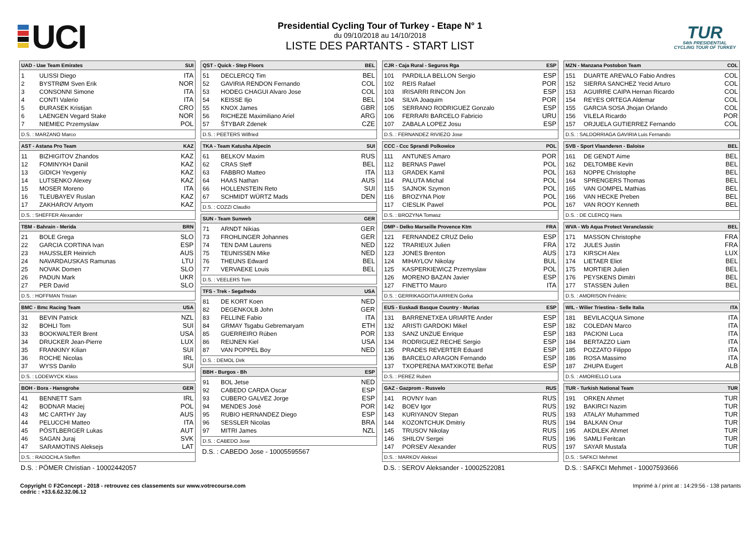UCI
Presidential Cycling Tour of Turkey - Etape N° 1
du 09/10/2018 au 14/10/2018
LISTE DES PARTANTS - START LIST
TUR
54th PRESIDENTIAL
CYCLING TOUR OF TURKEY
UAD - Uae Team Emirates SUI
| 1 | ULISSI Diego | ITA |
| 2 | BYSTRØM Sven Erik | NOR |
| 3 | CONSONNI Simone | ITA |
| 4 | CONTI Valerio | ITA |
| 5 | ĐURASEK Kristijan | CRO |
| 6 | LAENGEN Vegard Stake | NOR |
| 7 | NIEMIEC Przemyslaw | POL |
D.S. : MARZANO Marco
AST - Astana Pro Team KAZ
| 11 | BIZHIGITOV Zhandos | KAZ |
| 12 | FOMINYKH Daniil | KAZ |
| 13 | GIDICH Yevgeniy | KAZ |
| 14 | LUTSENKO Alexey | KAZ |
| 15 | MOSER Moreno | ITA |
| 16 | TLEUBAYEV Ruslan | KAZ |
| 17 | ZAKHAROV Artyom | KAZ |
D.S. : SHEFFER Alexander
TBM - Bahrain - Merida BRN
| 21 | BOLE Grega | SLO |
| 22 | GARCIA CORTINA Ivan | ESP |
| 23 | HAUSSLER Heinrich | AUS |
| 24 | NAVARDAUSKAS Ramunas | LTU |
| 25 | NOVAK Domen | SLO |
| 26 | PADUN Mark | UKR |
| 27 | PER David | SLO |
D.S. : HOFFMAN Tristan
BMC - Bmc Racing Team USA
| 31 | BEVIN Patrick | NZL |
| 32 | BOHLI Tom | SUI |
| 33 | BOOKWALTER Brent | USA |
| 34 | DRUCKER Jean-Pierre | LUX |
| 35 | FRANKINY Kilian | SUI |
| 36 | ROCHE Nicolas | IRL |
| 37 | WYSS Danilo | SUI |
D.S. : LODEWYCK Klass
BOH - Bora - Hansgrohe GER
| 41 | BENNETT Sam | IRL |
| 42 | BODNAR Maciej | POL |
| 43 | MC CARTHY Jay | AUS |
| 44 | PELUCCHI Matteo | ITA |
| 45 | PÖSTLBERGER Lukas | AUT |
| 46 | SAGAN Juraj | SVK |
| 47 | SARAMOTINS Aleksejs | LAT |
D.S. : RADOCHLA Steffen
D.S. : PÖMER Christian - 10002442057
QST - Quick - Step Floors BEL
| 51 | DECLERCQ Tim | BEL |
| 52 | GAVIRIA RENDON Fernando | COL |
| 53 | HODEG CHAGUI Alvaro Jose | COL |
| 54 | KEISSE Iljo | BEL |
| 55 | KNOX James | GBR |
| 56 | RICHEZE Maximiliano Ariel | ARG |
| 57 | ŠTYBAR Zdenek | CZE |
D.S. : PEETERS Wilfried
TKA - Team Katusha Alpecin SUI
| 61 | BELKOV Maxim | RUS |
| 62 | CRAS Steff | BEL |
| 63 | FABBRO Matteo | ITA |
| 64 | HAAS Nathan | AUS |
| 66 | HOLLENSTEIN Reto | SUI |
| 67 | SCHMIDT WÜRTZ Mads | DEN |
D.S. : COZZI Claudio
SUN - Team Sunweb GER
| 71 | ARNDT Nikias | GER |
| 73 | FROHLINGER Johannes | GER |
| 74 | TEN DAM Laurens | NED |
| 75 | TEUNISSEN Mike | NED |
| 76 | THEUNS Edward | BEL |
| 77 | VERVAEKE Louis | BEL |
D.S. : VEELERS Tom
TFS - Trek - Segafredo USA
| 81 | DE KORT Koen | NED |
| 82 | DEGENKOLB John | GER |
| 83 | FELLINE Fabio | ITA |
| 84 | GRMAY Tsgabu Gebremaryam | ETH |
| 85 | GUERREIRO Rúben | POR |
| 86 | REIJNEN Kiel | USA |
| 87 | VAN POPPEL Boy | NED |
D.S. : DEMOL Dirk
BBH - Burgos - Bh ESP
| 91 | BOL Jetse | NED |
| 92 | CABEDO CARDA Oscar | ESP |
| 93 | CUBERO GALVEZ Jorge | ESP |
| 94 | MENDES José | POR |
| 95 | RUBIO HERNANDEZ Diego | ESP |
| 96 | SESSLER Nicolas | BRA |
| 97 | MITRI James | NZL |
D.S. : CABEDO Jose
D.S. : CABEDO Jose - 10005595567
CJR - Caja Rural - Seguros Rga ESP
| 101 | PARDILLA BELLON Sergio | ESP |
| 102 | REIS Rafael | POR |
| 103 | IRISARRI RINCON Jon | ESP |
| 104 | SILVA Joaquim | POR |
| 105 | SERRANO RODRIGUEZ Gonzalo | ESP |
| 106 | FERRARI BARCELO Fabricio | URU |
| 107 | ZABALA LOPEZ Josu | ESP |
D.S. : FERNANDEZ RIVIEZO Jose
CCC - Ccc Sprandi Polkowice POL
| 111 | ANTUNES Amaro | POR |
| 112 | BERNAS Pawel | POL |
| 113 | GRADEK Kamil | POL |
| 114 | PALUTA Michal | POL |
| 115 | SAJNOK Szymon | POL |
| 116 | BROZYNA Piotr | POL |
| 117 | CIESLIK Pawel | POL |
D.S. : BROZYNA Tomasz
DMP - Delko Marseille Provence Ktm FRA
| 121 | FERNANDEZ CRUZ Delio | ESP |
| 122 | TRARIEUX Julien | FRA |
| 123 | JONES Brenton | AUS |
| 124 | MIHAYLOV Nikolay | BUL |
| 125 | KASPERKIEWICZ Przemyslaw | POL |
| 126 | MORENO BAZAN Javier | ESP |
| 127 | FINETTO Mauro | ITA |
D.S. : GERRIKAGOITIA ARRIEN Gorka
EUS - Euskadi Basque Country - Murias ESP
| 131 | BARRENETXEA URIARTE Ander | ESP |
| 132 | ARISTI GARDOKI Mikel | ESP |
| 133 | SANZ UNZUE Enrique | ESP |
| 134 | RODRIGUEZ RECHE Sergio | ESP |
| 135 | PRADES REVERTER Eduard | ESP |
| 136 | BARCELO ARAGON Fernando | ESP |
| 137 | TXOPERENA MATXIKOTE Beñat | ESP |
D.S. : PEREZ Ruben
GAZ - Gazprom - Rusvelo RUS
| 141 | ROVNY Ivan | RUS |
| 142 | BOEV Igor | RUS |
| 143 | KURIYANOV Stepan | RUS |
| 144 | KOZONTCHUK Dmitriy | RUS |
| 145 | TRUSOV Nikolay | RUS |
| 146 | SHILOV Sergei | RUS |
| 147 | PORSEV Alexander | RUS |
D.S. : MARKOV Aleksei
D.S. : SEROV Aleksander - 10002522081
MZN - Manzana Postobon Team COL
| 151 | DUARTE AREVALO Fabio Andres | COL |
| 152 | SIERRA SANCHEZ Yecid Arturo | COL |
| 153 | AGUIRRE CAIPA Hernan Ricardo | COL |
| 154 | REYES ORTEGA Aldemar | COL |
| 155 | GARCIA SOSA Jhojan Orlando | COL |
| 156 | VILELA Ricardo | POR |
| 157 | ORJUELA GUTIERREZ Fernando | COL |
D.S. : SALDORRIAGA GAVIRIA Luis Fernando
SVB - Sport Vlaanderen - Baloise BEL
| 161 | DE GENDT Aime | BEL |
| 162 | DELTOMBE Kevin | BEL |
| 163 | NOPPE Christophe | BEL |
| 164 | SPRENGERS Thomas | BEL |
| 165 | VAN GOMPEL Mathias | BEL |
| 166 | VAN HECKE Preben | BEL |
| 167 | VAN ROOY Kenneth | BEL |
D.S. : DE CLERCQ Hans
WVA - Wb Aqua Protect Veranclassic BEL
| 171 | MASSON Christophe | FRA |
| 172 | JULES Justin | FRA |
| 173 | KIRSCH Alex | LUX |
| 174 | LIETAER Eliot | BEL |
| 175 | MORTIER Julien | BEL |
| 176 | PEYSKENS Dimitri | BEL |
| 177 | STASSEN Julien | BEL |
D.S. : AMORISON Frédéric
WIL - Wilier Triestina - Selle Italia ITA
| 181 | BEVILACQUA Simone | ITA |
| 182 | COLEDAN Marco | ITA |
| 183 | PACIONI Luca | ITA |
| 184 | BERTAZZO Liam | ITA |
| 185 | POZZATO Filippo | ITA |
| 186 | ROSA Massimo | ITA |
| 187 | ZHUPA Eugert | ALB |
D.S. : AMORIELLO Luca
TUR - Turkish National Team TUR
| 191 | ORKEN Ahmet | TUR |
| 192 | BAKIRCI Nazim | TUR |
| 193 | ATALAY Muhammed | TUR |
| 194 | BALKAN Onur | TUR |
| 195 | AKDILEK Ahmet | TUR |
| 196 | SAMLI Feritcan | TUR |
| 197 | SAYAR Mustafa | TUR |
D.S. : SAFKCI Mehmet
D.S. : SAFKCI Mehmet - 10007593666
Copyright © F2Concept - 2018 - retrouvez ces classements sur www.votrecourse.com
cedric : +33.6.62.32.06.12
Imprimé à / print at : 14:29:56 - 138 partants